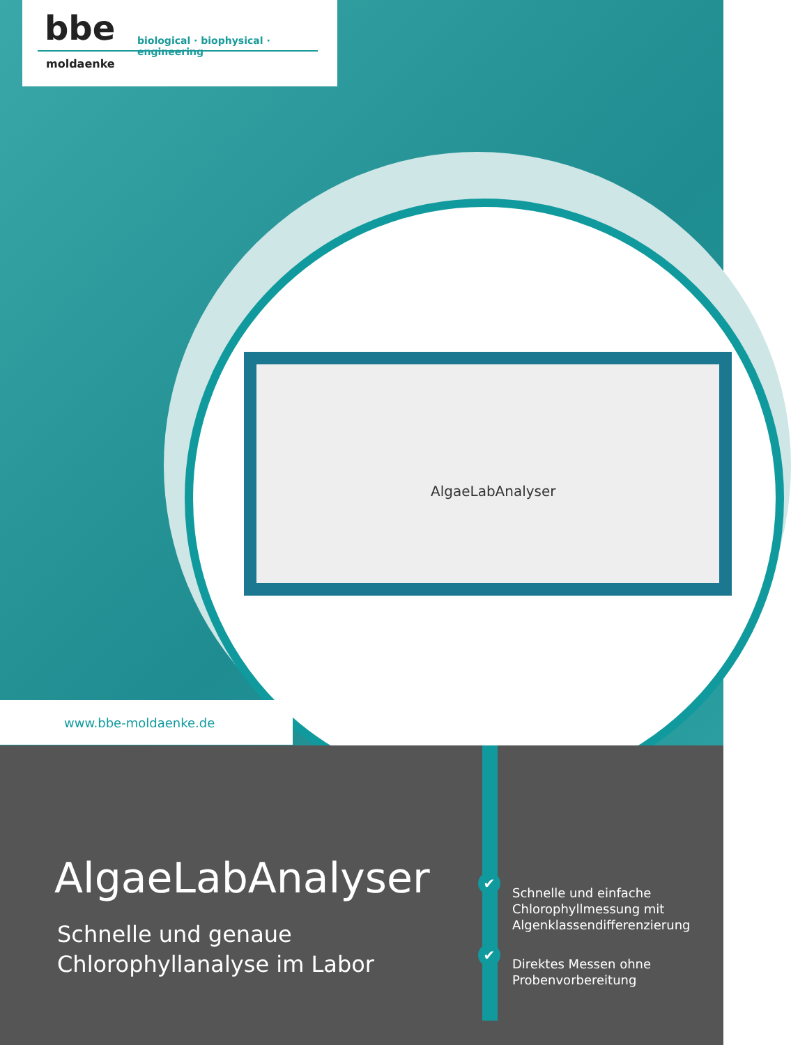bbe
biological · biophysical · engineering
moldaenke
AlgaeLabAnalyser
www.bbe-moldaenke.de
AlgaeLabAnalyser
Schnelle und genaue
Chlorophyllanalyse im Labor
✔
Schnelle und einfache
Chlorophyllmessung mit
Algenklassendifferenzierung
✔
Direktes Messen ohne
Probenvorbereitung